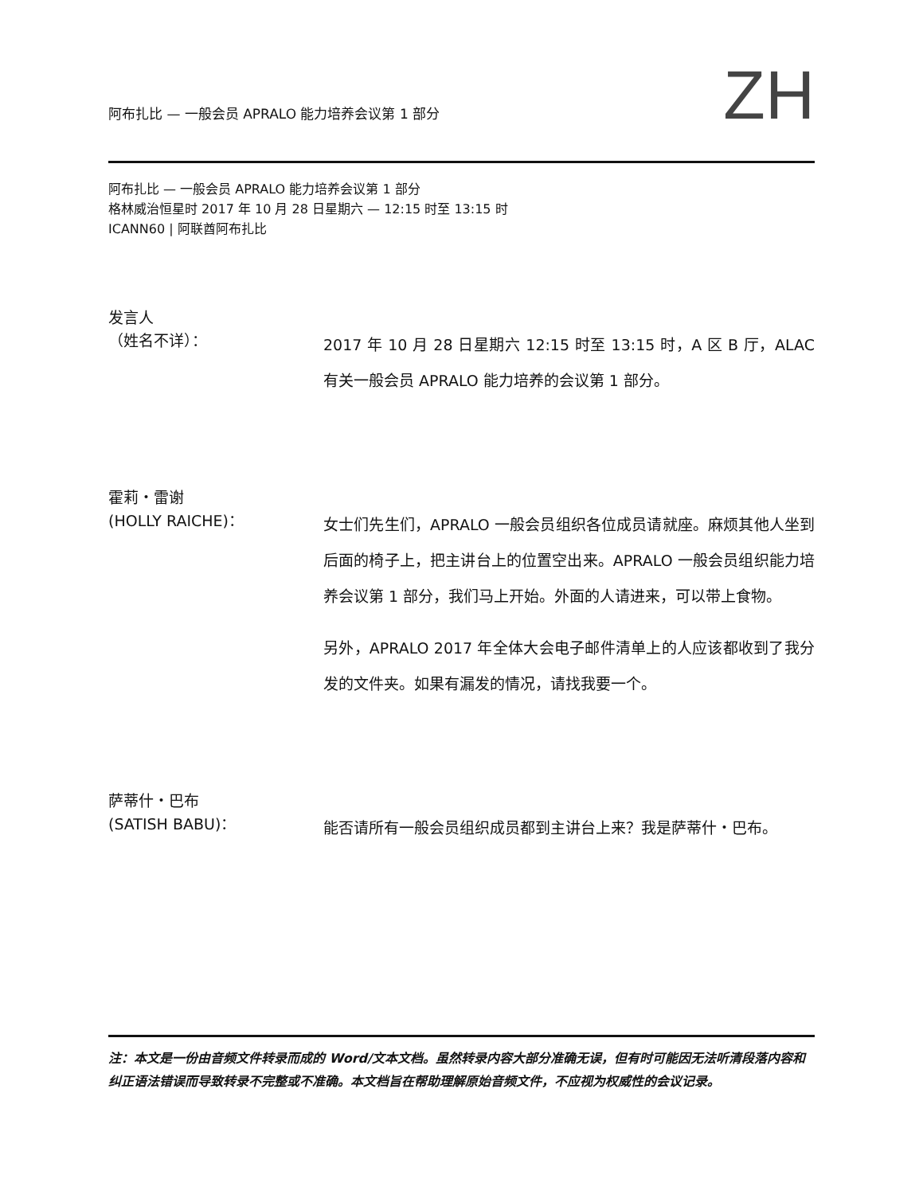阿布扎比 — 一般会员 APRALO 能力培养会议第 1 部分
ZH
阿布扎比 — 一般会员 APRALO 能力培养会议第 1 部分
格林威治恒星时 2017 年 10 月 28 日星期六 — 12:15 时至 13:15 时
ICANN60 | 阿联酋阿布扎比
发言人
（姓名不详）：
2017 年 10 月 28 日星期六 12:15 时至 13:15 时，A 区 B 厅，ALAC 有关一般会员 APRALO 能力培养的会议第 1 部分。
霍莉・雷谢
(HOLLY RAICHE)：
女士们先生们，APRALO 一般会员组织各位成员请就座。麻烦其他人坐到后面的椅子上，把主讲台上的位置空出来。APRALO 一般会员组织能力培养会议第 1 部分，我们马上开始。外面的人请进来，可以带上食物。
另外，APRALO 2017 年全体大会电子邮件清单上的人应该都收到了我分发的文件夹。如果有漏发的情况，请找我要一个。
萨蒂什・巴布
(SATISH BABU)：
能否请所有一般会员组织成员都到主讲台上来？我是萨蒂什・巴布。
注：本文是一份由音频文件转录而成的 Word/文本文档。虽然转录内容大部分准确无误，但有时可能因无法听清段落内容和纠正语法错误而导致转录不完整或不准确。本文档旨在帮助理解原始音频文件，不应视为权威性的会议记录。